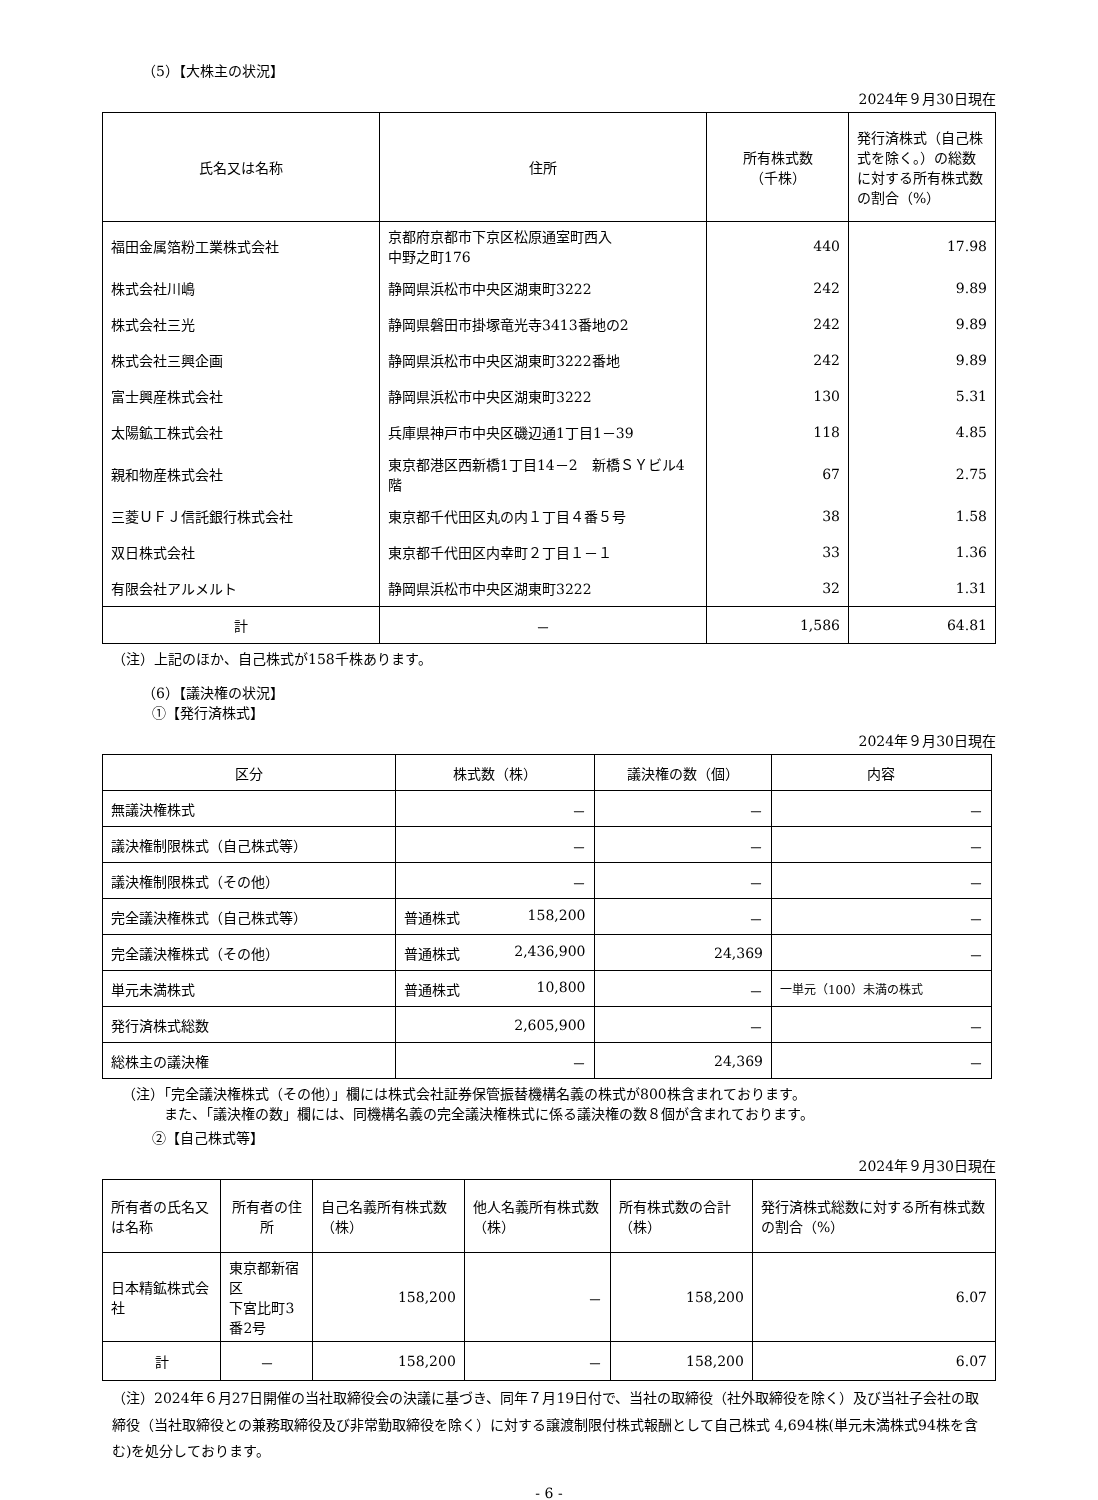（5）【大株主の状況】
2024年９月30日現在
| 氏名又は名称 | 住所 | 所有株式数 （千株） | 発行済株式（自己株式を除く。）の総数に対する所有株式数の割合（%） |
| --- | --- | --- | --- |
| 福田金属箔粉工業株式会社 | 京都府京都市下京区松原通室町西入 中野之町176 | 440 | 17.98 |
| 株式会社川嶋 | 静岡県浜松市中央区湖東町3222 | 242 | 9.89 |
| 株式会社三光 | 静岡県磐田市掛塚竜光寺3413番地の2 | 242 | 9.89 |
| 株式会社三興企画 | 静岡県浜松市中央区湖東町3222番地 | 242 | 9.89 |
| 富士興産株式会社 | 静岡県浜松市中央区湖東町3222 | 130 | 5.31 |
| 太陽鉱工株式会社 | 兵庫県神戸市中央区磯辺通1丁目1－39 | 118 | 4.85 |
| 親和物産株式会社 | 東京都港区西新橋1丁目14－2 新橋ＳＹビル4階 | 67 | 2.75 |
| 三菱ＵＦＪ信託銀行株式会社 | 東京都千代田区丸の内１丁目４番５号 | 38 | 1.58 |
| 双日株式会社 | 東京都千代田区内幸町２丁目１－１ | 33 | 1.36 |
| 有限会社アルメルト | 静岡県浜松市中央区湖東町3222 | 32 | 1.31 |
| 計 | － | 1,586 | 64.81 |
（注）上記のほか、自己株式が158千株あります。
（6）【議決権の状況】
①【発行済株式】
2024年９月30日現在
| 区分 | 株式数（株） | 議決権の数（個） | 内容 |
| --- | --- | --- | --- |
| 無議決権株式 | － | － | － |
| 議決権制限株式（自己株式等） | － | － | － |
| 議決権制限株式（その他） | － | － | － |
| 完全議決権株式（自己株式等） | 普通株式 158,200 | － | － |
| 完全議決権株式（その他） | 普通株式 2,436,900 | 24,369 | － |
| 単元未満株式 | 普通株式 10,800 | － | 一単元（100）未満の株式 |
| 発行済株式総数 | 2,605,900 | － | － |
| 総株主の議決権 | － | 24,369 | － |
（注）「完全議決権株式（その他）」欄には株式会社証券保管振替機構名義の株式が800株含まれております。
　　　また、「議決権の数」欄には、同機構名義の完全議決権株式に係る議決権の数８個が含まれております。
②【自己株式等】
2024年９月30日現在
| 所有者の氏名又は名称 | 所有者の住所 | 自己名義所有株式数（株） | 他人名義所有株式数（株） | 所有株式数の合計（株） | 発行済株式総数に対する所有株式数の割合（%） |
| --- | --- | --- | --- | --- | --- |
| 日本精鉱株式会社 | 東京都新宿区 下宮比町3番2号 | 158,200 | － | 158,200 | 6.07 |
| 計 | － | 158,200 | － | 158,200 | 6.07 |
（注）2024年６月27日開催の当社取締役会の決議に基づき、同年７月19日付で、当社の取締役（社外取締役を除く）及び当社子会社の取締役（当社取締役との兼務取締役及び非常勤取締役を除く）に対する譲渡制限付株式報酬として自己株式 4,694株(単元未満株式94株を含む)を処分しております。
- 6 -